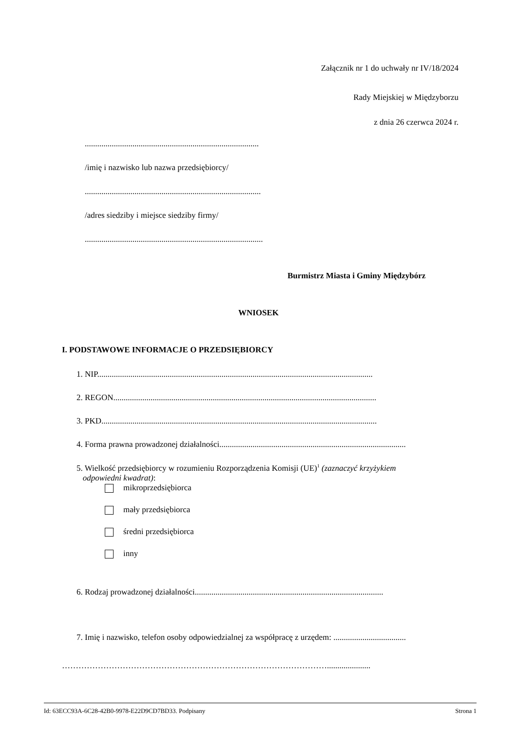Załącznik nr 1 do uchwały nr IV/18/2024
Rady Miejskiej w Międzyborzu
z dnia 26 czerwca 2024 r.
....................................................................................
/imię i nazwisko lub nazwa przedsiębiorcy/
.....................................................................................
/adres siedziby i miejsce siedziby firmy/
......................................................................................
Burmistrz Miasta i Gminy Międzybórz
WNIOSEK
I. PODSTAWOWE INFORMACJE O PRZEDSIĘBIORCY
1. NIP.....................................................................................................................................
2. REGON...............................................................................................................................
3. PKD.....................................................................................................................................
4. Forma prawna prowadzonej działalności..........................................................................................
5. Wielkość przedsiębiorcy w rozumieniu Rozporządzenia Komisji (UE)<sup>1</sup> (zaznaczyć krzyżykiem
odpowiedni kwadrat):
mikroprzedsiębiorca
mały przedsiębiorca
średni przedsiębiorca
inny
6. Rodzaj prowadzonej działalności...........................................................................................
7. Imię i nazwisko, telefon osoby odpowiedzialnej za współpracę z urzędem: ...................................
…………………………………………………………………………………….....................
Id: 63ECC93A-6C28-42B0-9978-E22D9CD7BD33. Podpisany Strona 1